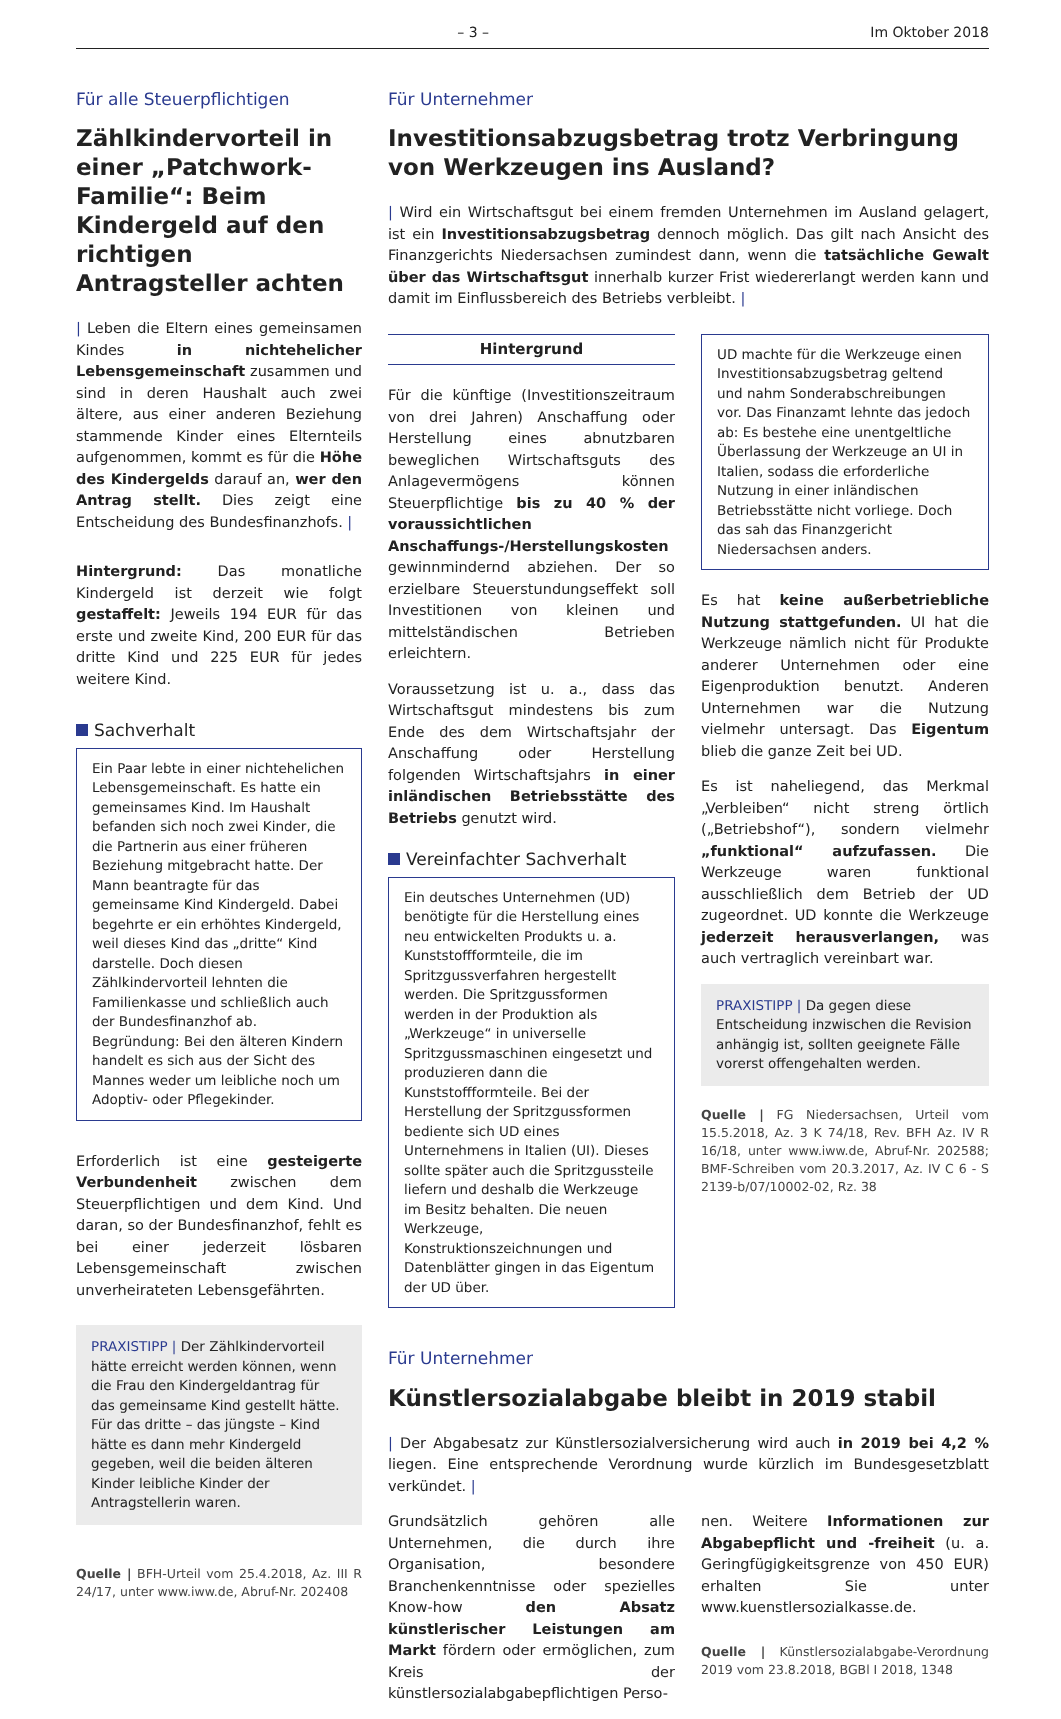– 3 – Im Oktober 2018
Für alle Steuerpflichtigen
Zählkindervorteil in einer „Patchwork-Familie“: Beim Kindergeld auf den richtigen Antragsteller achten
| Leben die Eltern eines gemeinsamen Kindes in nichtehelicher Lebensgemeinschaft zusammen und sind in deren Haushalt auch zwei ältere, aus einer anderen Beziehung stammende Kinder eines Elternteils aufgenommen, kommt es für die Höhe des Kindergelds darauf an, wer den Antrag stellt. Dies zeigt eine Entscheidung des Bundesfinanzhofs. |
Hintergrund: Das monatliche Kindergeld ist derzeit wie folgt gestaffelt: Jeweils 194 EUR für das erste und zweite Kind, 200 EUR für das dritte Kind und 225 EUR für jedes weitere Kind.
Sachverhalt
Ein Paar lebte in einer nichtehelichen Lebensgemeinschaft. Es hatte ein gemeinsames Kind. Im Haushalt befanden sich noch zwei Kinder, die die Partnerin aus einer früheren Beziehung mitgebracht hatte. Der Mann beantragte für das gemeinsame Kind Kindergeld. Dabei begehrte er ein erhöhtes Kindergeld, weil dieses Kind das „dritte“ Kind darstelle. Doch diesen Zählkindervorteil lehnten die Familienkasse und schließlich auch der Bundesfinanzhof ab. Begründung: Bei den älteren Kindern handelt es sich aus der Sicht des Mannes weder um leibliche noch um Adoptiv- oder Pflegekinder.
Erforderlich ist eine gesteigerte Verbundenheit zwischen dem Steuerpflichtigen und dem Kind. Und daran, so der Bundesfinanzhof, fehlt es bei einer jederzeit lösbaren Lebensgemeinschaft zwischen unverheirateten Lebensgefährten.
PRAXISTIPP | Der Zählkindervorteil hätte erreicht werden können, wenn die Frau den Kindergeldantrag für das gemeinsame Kind gestellt hätte. Für das dritte – das jüngste – Kind hätte es dann mehr Kindergeld gegeben, weil die beiden älteren Kinder leibliche Kinder der Antragstellerin waren.
Quelle | BFH-Urteil vom 25.4.2018, Az. III R 24/17, unter www.iww.de, Abruf-Nr. 202408
Für Unternehmer
Investitionsabzugsbetrag trotz Verbringung von Werkzeugen ins Ausland?
| Wird ein Wirtschaftsgut bei einem fremden Unternehmen im Ausland gelagert, ist ein Investitionsabzugsbetrag dennoch möglich. Das gilt nach Ansicht des Finanzgerichts Niedersachsen zumindest dann, wenn die tatsächliche Gewalt über das Wirtschaftsgut innerhalb kurzer Frist wiedererlangt werden kann und damit im Einflussbereich des Betriebs verbleibt. |
Hintergrund
Für die künftige (Investitionszeitraum von drei Jahren) Anschaffung oder Herstellung eines abnutzbaren beweglichen Wirtschaftsguts des Anlagevermögens können Steuerpflichtige bis zu 40 % der voraussichtlichen Anschaffungs-/Herstellungskosten gewinnmindernd abziehen. Der so erzielbare Steuerstundungseffekt soll Investitionen von kleinen und mittelständischen Betrieben erleichtern.
Voraussetzung ist u. a., dass das Wirtschaftsgut mindestens bis zum Ende des dem Wirtschaftsjahr der Anschaffung oder Herstellung folgenden Wirtschaftsjahrs in einer inländischen Betriebsstätte des Betriebs genutzt wird.
Vereinfachter Sachverhalt
Ein deutsches Unternehmen (UD) benötigte für die Herstellung eines neu entwickelten Produkts u. a. Kunststoffformteile, die im Spritzgussverfahren hergestellt werden. Die Spritzgussformen werden in der Produktion als „Werkzeuge“ in universelle Spritzgussmaschinen eingesetzt und produzieren dann die Kunststoffformteile. Bei der Herstellung der Spritzgussformen bediente sich UD eines Unternehmens in Italien (UI). Dieses sollte später auch die Spritzgussteile liefern und deshalb die Werkzeuge im Besitz behalten. Die neuen Werkzeuge, Konstruktionszeichnungen und Datenblätter gingen in das Eigentum der UD über.
UD machte für die Werkzeuge einen Investitionsabzugsbetrag geltend und nahm Sonderabschreibungen vor. Das Finanzamt lehnte das jedoch ab: Es bestehe eine unentgeltliche Überlassung der Werkzeuge an UI in Italien, sodass die erforderliche Nutzung in einer inländischen Betriebsstätte nicht vorliege. Doch das sah das Finanzgericht Niedersachsen anders.
Es hat keine außerbetriebliche Nutzung stattgefunden. UI hat die Werkzeuge nämlich nicht für Produkte anderer Unternehmen oder eine Eigenproduktion benutzt. Anderen Unternehmen war die Nutzung vielmehr untersagt. Das Eigentum blieb die ganze Zeit bei UD.
Es ist naheliegend, das Merkmal „Verbleiben“ nicht streng örtlich („Betriebshof“), sondern vielmehr „funktional“ aufzufassen. Die Werkzeuge waren funktional ausschließlich dem Betrieb der UD zugeordnet. UD konnte die Werkzeuge jederzeit herausverlangen, was auch vertraglich vereinbart war.
PRAXISTIPP | Da gegen diese Entscheidung inzwischen die Revision anhängig ist, sollten geeignete Fälle vorerst offengehalten werden.
Quelle | FG Niedersachsen, Urteil vom 15.5.2018, Az. 3 K 74/18, Rev. BFH Az. IV R 16/18, unter www.iww.de, Abruf-Nr. 202588; BMF-Schreiben vom 20.3.2017, Az. IV C 6 - S 2139-b/07/10002-02, Rz. 38
Für Unternehmer
Künstlersozialabgabe bleibt in 2019 stabil
| Der Abgabesatz zur Künstlersozialversicherung wird auch in 2019 bei 4,2 % liegen. Eine entsprechende Verordnung wurde kürzlich im Bundesgesetzblatt verkündet. |
Grundsätzlich gehören alle Unternehmen, die durch ihre Organisation, besondere Branchenkenntnisse oder spezielles Know-how den Absatz künstlerischer Leistungen am Markt fördern oder ermöglichen, zum Kreis der künstlersozialabgabepflichtigen Perso-
nen. Weitere Informationen zur Abgabepflicht und -freiheit (u. a. Geringfügigkeitsgrenze von 450 EUR) erhalten Sie unter www.kuenstlersozialkasse.de.
Quelle | Künstlersozialabgabe-Verordnung 2019 vom 23.8.2018, BGBl I 2018, 1348